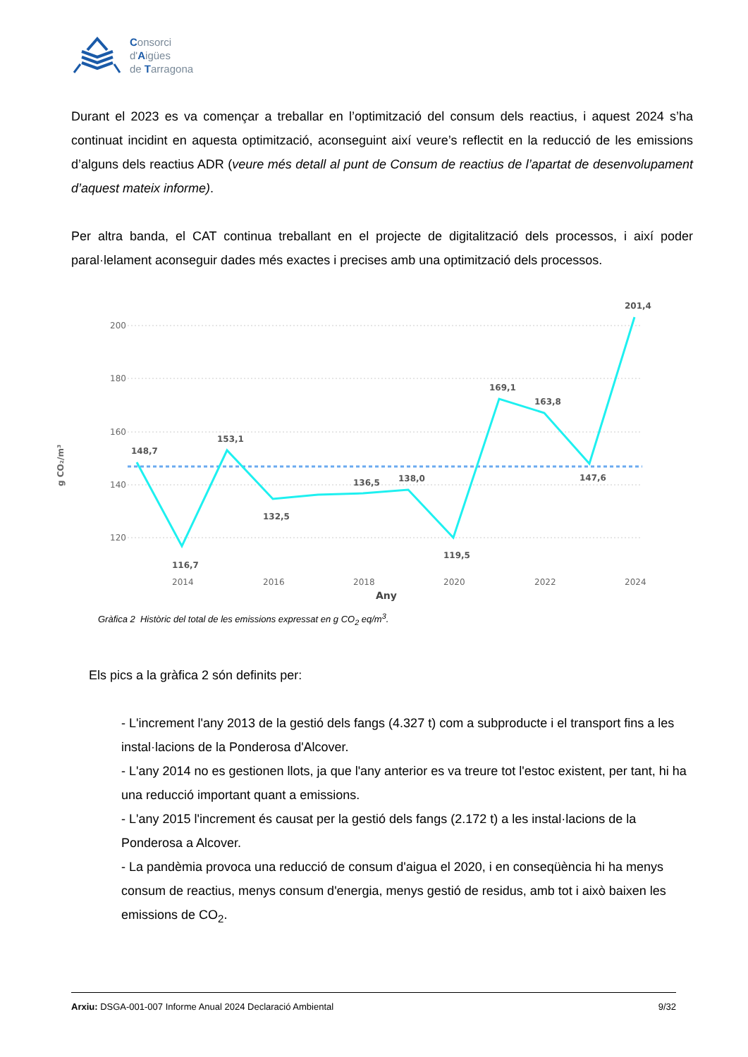Consorci
d'Aigües
de Tarragona
Durant el 2023 es va començar a treballar en l’optimització del consum dels reactius, i aquest 2024 s’ha continuat incidint en aquesta optimització, aconseguint així veure’s reflectit en la reducció de les emissions d’alguns dels reactius ADR (veure més detall al punt de Consum de reactius de l’apartat de desenvolupament d’aquest mateix informe).
Per altra banda, el CAT continua treballant en el projecte de digitalització dels processos, i així poder paral·lelament aconseguir dades més exactes i precises amb una optimització dels processos.
200
180
160
140
120
g CO₂/m³
148,7
116,7
153,1
132,5
136,5
138,0
119,5
169,1
163,8
147,6
201,4
2014
2016
2018
2020
2022
2024
Any
Gràfica 2 Històric del total de les emissions expressat en g CO<sub>2</sub> eq/m<sup>3</sup>.
Els pics a la gràfica 2 són definits per:
- L'increment l'any 2013 de la gestió dels fangs (4.327 t) com a subproducte i el transport fins a les instal·lacions de la Ponderosa d'Alcover.
- L'any 2014 no es gestionen llots, ja que l'any anterior es va treure tot l'estoc existent, per tant, hi ha una reducció important quant a emissions.
- L'any 2015 l'increment és causat per la gestió dels fangs (2.172 t) a les instal·lacions de la Ponderosa a Alcover.
- La pandèmia provoca una reducció de consum d'aigua el 2020, i en conseqüència hi ha menys consum de reactius, menys consum d'energia, menys gestió de residus, amb tot i això baixen les emissions de CO<sub>2</sub>.
Arxiu: DSGA-001-007 Informe Anual 2024 Declaració Ambiental 9/32